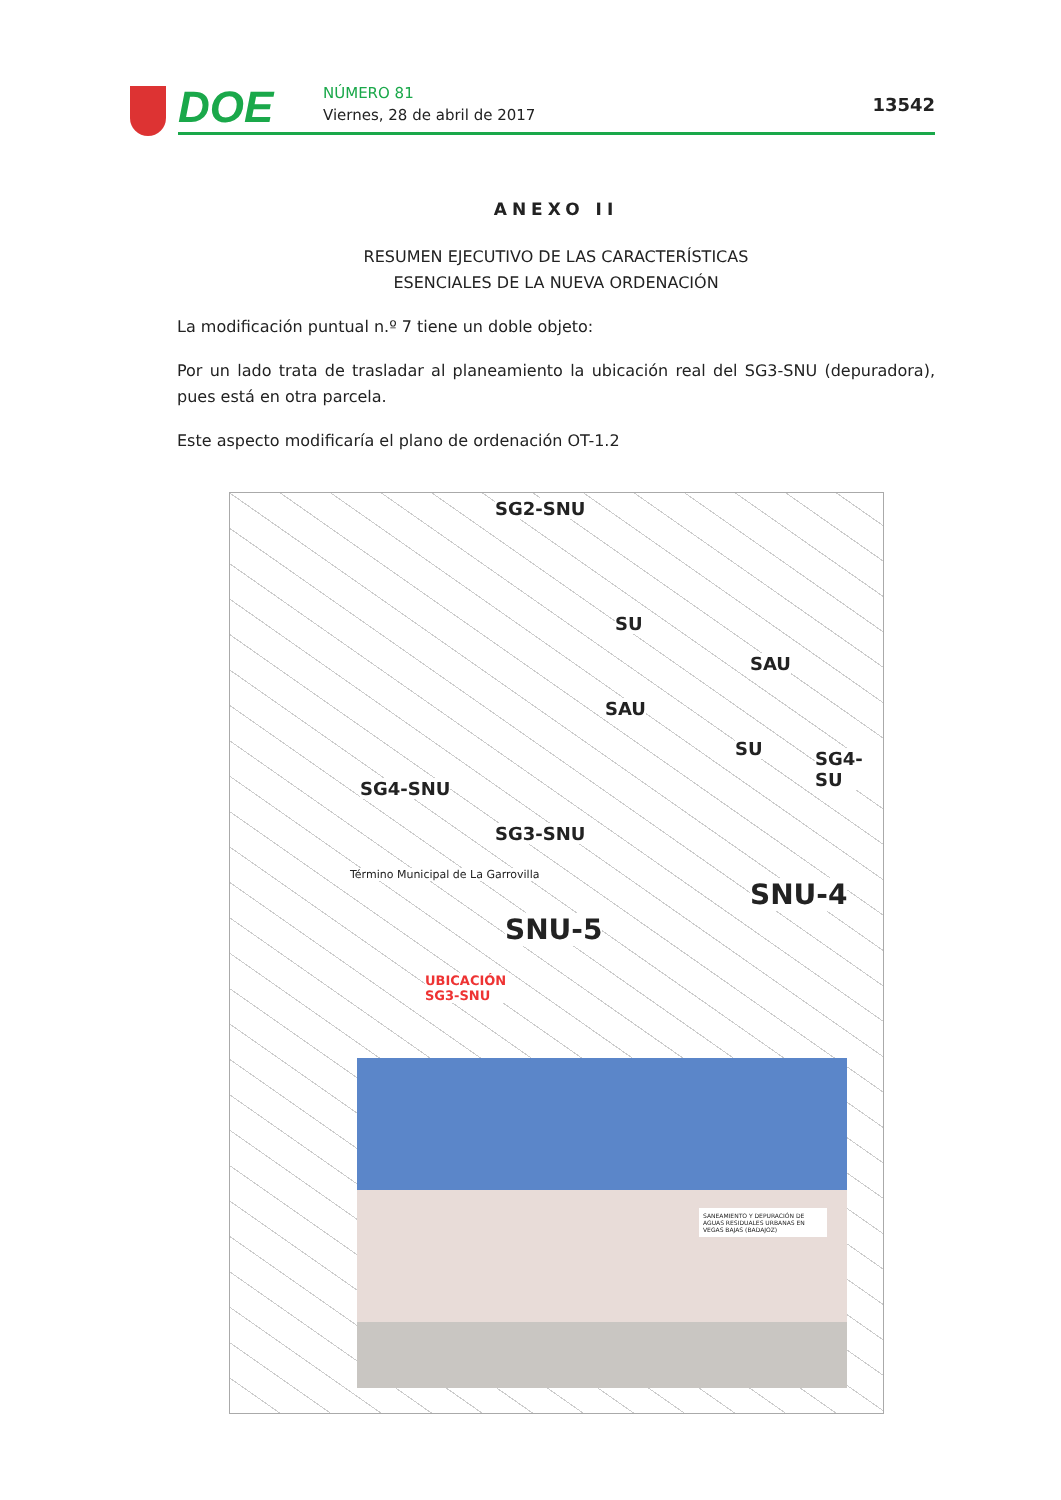DOE NÚMERO 81
Viernes, 28 de abril de 2017 13542
ANEXO II
RESUMEN EJECUTIVO DE LAS CARACTERÍSTICAS
ESENCIALES DE LA NUEVA ORDENACIÓN
La modificación puntual n.º 7 tiene un doble objeto:
Por un lado trata de trasladar al planeamiento la ubicación real del SG3-SNU (depuradora), pues está en otra parcela.
Este aspecto modificaría el plano de ordenación OT-1.2
SG2-SNU
SU
SAU
SAU
SU SG4-SU
SG4-SNU
SG3-SNU
Término Municipal de La Garrovilla
SNU-4
SNU-5
UBICACIÓN
SG3-SNU
SANEAMIENTO Y DEPURACIÓN DE AGUAS RESIDUALES URBANAS EN VEGAS BAJAS (BADAJOZ)